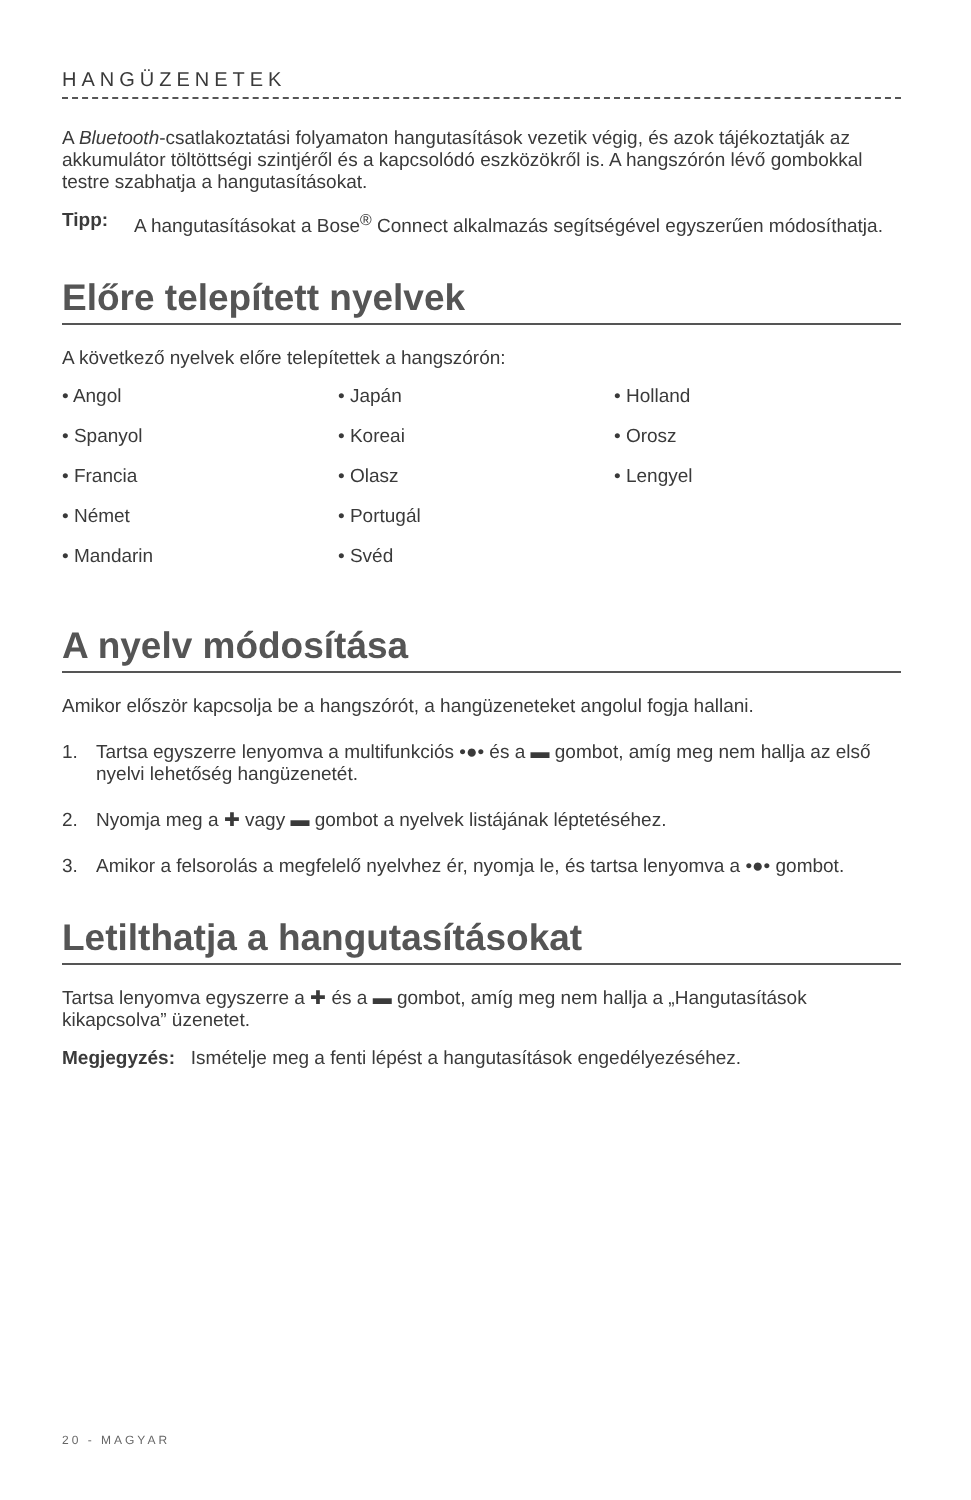HANGÜZENETEK
A Bluetooth-csatlakoztatási folyamaton hangutasítások vezetik végig, és azok tájékoztatják az akkumulátor töltöttségi szintjéről és a kapcsolódó eszközökről is. A hangszórón lévő gombokkal testre szabhatja a hangutasításokat.
Tipp: A hangutasításokat a Bose<sup>®</sup> Connect alkalmazás segítségével egyszerűen módosíthatja.
Előre telepített nyelvek
A következő nyelvek előre telepítettek a hangszórón:
• Angol
• Spanyol
• Francia
• Német
• Mandarin
• Japán
• Koreai
• Olasz
• Portugál
• Svéd
• Holland
• Orosz
• Lengyel
A nyelv módosítása
Amikor először kapcsolja be a hangszórót, a hangüzeneteket angolul fogja hallani.
1. Tartsa egyszerre lenyomva a multifunkciós •●• és a ▬ gombot, amíg meg nem hallja az első nyelvi lehetőség hangüzenetét.
2. Nyomja meg a ✚ vagy ▬ gombot a nyelvek listájának léptetéséhez.
3. Amikor a felsorolás a megfelelő nyelvhez ér, nyomja le, és tartsa lenyomva a •●• gombot.
Letilthatja a hangutasításokat
Tartsa lenyomva egyszerre a ✚ és a ▬ gombot, amíg meg nem hallja a „Hangutasítások kikapcsolva” üzenetet.
Megjegyzés: Ismételje meg a fenti lépést a hangutasítások engedélyezéséhez.
20 - MAGYAR